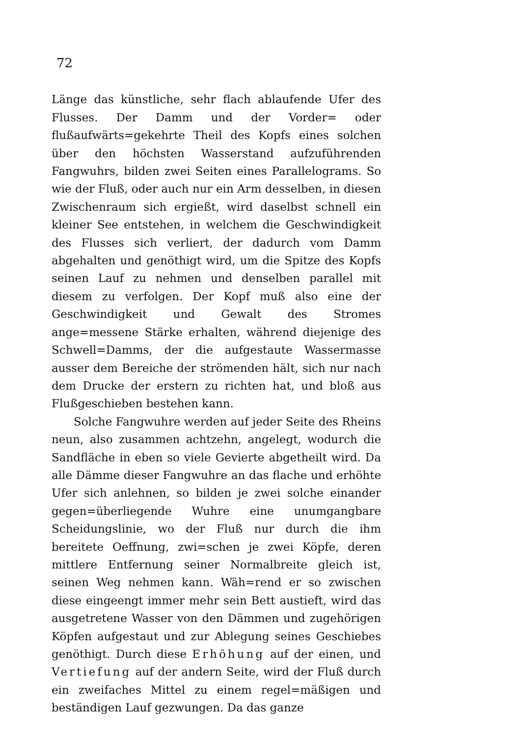72
Länge das künstliche, sehr flach ablaufende Ufer des Flusses. Der Damm und der Vorder= oder flußaufwärts=gekehrte Theil des Kopfs eines solchen über den höchsten Wasserstand aufzuführenden Fangwuhrs, bilden zwei Seiten eines Parallelograms. So wie der Fluß, oder auch nur ein Arm desselben, in diesen Zwischenraum sich ergießt, wird daselbst schnell ein kleiner See entstehen, in welchem die Geschwindigkeit des Flusses sich verliert, der dadurch vom Damm abgehalten und genöthigt wird, um die Spitze des Kopfs seinen Lauf zu nehmen und denselben parallel mit diesem zu verfolgen. Der Kopf muß also eine der Geschwindigkeit und Gewalt des Stromes ange=messene Stärke erhalten, während diejenige des Schwell=Damms, der die aufgestaute Wassermasse ausser dem Bereiche der strömenden hält, sich nur nach dem Drucke der erstern zu richten hat, und bloß aus Flußgeschieben bestehen kann.
Solche Fangwuhre werden auf jeder Seite des Rheins neun, also zusammen achtzehn, angelegt, wodurch die Sandfläche in eben so viele Gevierte abgetheilt wird. Da alle Dämme dieser Fangwuhre an das flache und erhöhte Ufer sich anlehnen, so bilden je zwei solche einander gegen=überliegende Wuhre eine unumgangbare Scheidungslinie, wo der Fluß nur durch die ihm bereitete Oeffnung, zwi=schen je zwei Köpfe, deren mittlere Entfernung seiner Normalbreite gleich ist, seinen Weg nehmen kann. Wäh=rend er so zwischen diese eingeengt immer mehr sein Bett austieft, wird das ausgetretene Wasser von den Dämmen und zugehörigen Köpfen aufgestaut und zur Ablegung seines Geschiebes genöthigt. Durch diese Erhöhung auf der einen, und Vertiefung auf der andern Seite, wird der Fluß durch ein zweifaches Mittel zu einem regel=mäßigen und beständigen Lauf gezwungen. Da das ganze